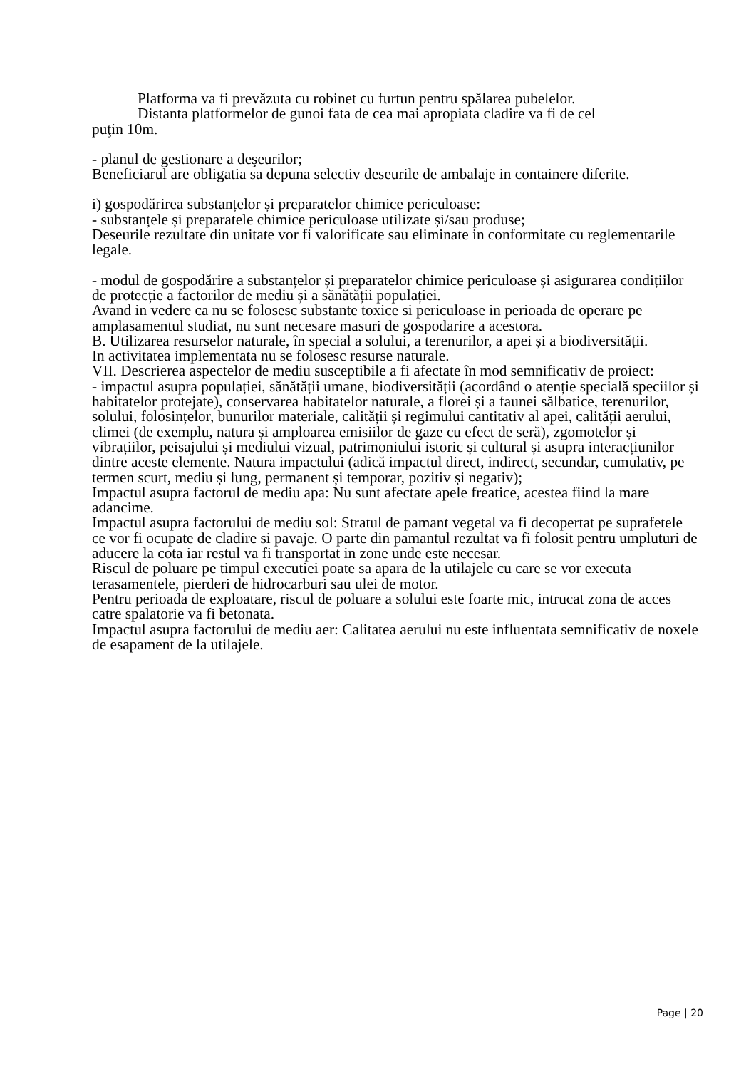Platforma va fi prevăzuta cu robinet cu furtun pentru spălarea pubelelor.
Distanta platformelor de gunoi fata de cea mai apropiata cladire va fi de cel
puţin 10m.
- planul de gestionare a deşeurilor;
Beneficiarul are obligatia sa depuna selectiv deseurile de ambalaje in containere diferite.
i) gospodărirea substanțelor și preparatelor chimice periculoase:
- substanțele și preparatele chimice periculoase utilizate și/sau produse;
Deseurile rezultate din unitate vor fi valorificate sau eliminate in conformitate cu reglementarile legale.
- modul de gospodărire a substanțelor și preparatelor chimice periculoase și asigurarea condițiilor de protecție a factorilor de mediu și a sănătății populației.
Avand in vedere ca nu se folosesc substante toxice si periculoase in perioada de operare pe amplasamentul studiat, nu sunt necesare masuri de gospodarire a acestora.
B. Utilizarea resurselor naturale, în special a solului, a terenurilor, a apei și a biodiversității.
In activitatea implementata nu se folosesc resurse naturale.
VII. Descrierea aspectelor de mediu susceptibile a fi afectate în mod semnificativ de proiect:
- impactul asupra populației, sănătății umane, biodiversității (acordând o atenție specială speciilor și habitatelor protejate), conservarea habitatelor naturale, a florei și a faunei sălbatice, terenurilor, solului, folosințelor, bunurilor materiale, calității și regimului cantitativ al apei, calității aerului, climei (de exemplu, natura și amploarea emisiilor de gaze cu efect de seră), zgomotelor și vibrațiilor, peisajului și mediului vizual, patrimoniului istoric și cultural și asupra interacțiunilor dintre aceste elemente. Natura impactului (adică impactul direct, indirect, secundar, cumulativ, pe termen scurt, mediu și lung, permanent și temporar, pozitiv și negativ);
Impactul asupra factorul de mediu apa: Nu sunt afectate apele freatice, acestea fiind la mare adancime.
Impactul asupra factorului de mediu sol: Stratul de pamant vegetal va fi decopertat pe suprafetele ce vor fi ocupate de cladire si pavaje. O parte din pamantul rezultat va fi folosit pentru umpluturi de aducere la cota iar restul va fi transportat in zone unde este necesar.
Riscul de poluare pe timpul executiei poate sa apara de la utilajele cu care se vor executa terasamentele, pierderi de hidrocarburi sau ulei de motor.
Pentru perioada de exploatare, riscul de poluare a solului este foarte mic, intrucat zona de acces catre spalatorie va fi betonata.
Impactul asupra factorului de mediu aer: Calitatea aerului nu este influentata semnificativ de noxele de esapament de la utilajele.
Page | 20